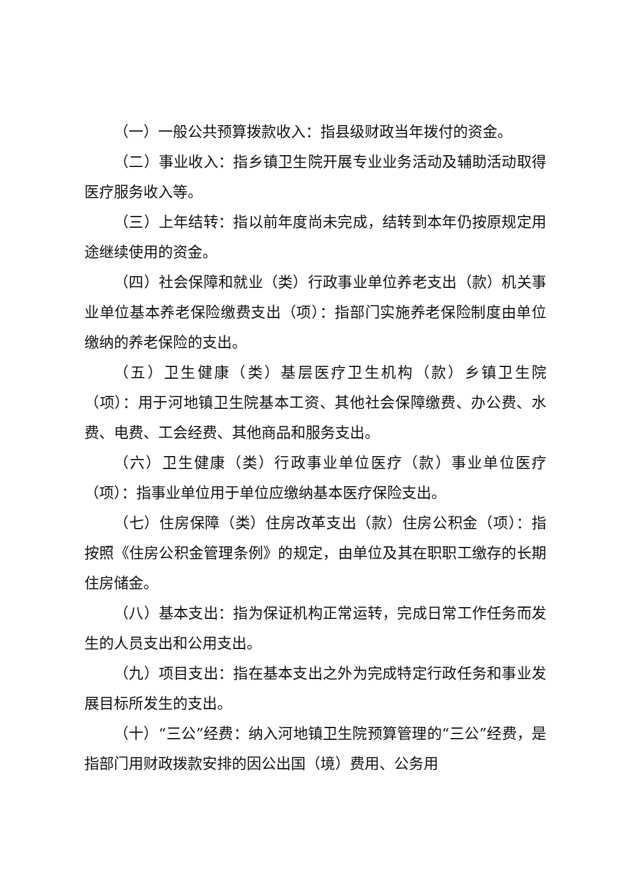（一）一般公共预算拨款收入：指县级财政当年拨付的资金。
（二）事业收入：指乡镇卫生院开展专业业务活动及辅助活动取得医疗服务收入等。
（三）上年结转：指以前年度尚未完成，结转到本年仍按原规定用途继续使用的资金。
（四）社会保障和就业（类）行政事业单位养老支出（款）机关事业单位基本养老保险缴费支出（项）：指部门实施养老保险制度由单位缴纳的养老保险的支出。
（五）卫生健康（类）基层医疗卫生机构（款）乡镇卫生院（项）：用于河地镇卫生院基本工资、其他社会保障缴费、办公费、水费、电费、工会经费、其他商品和服务支出。
（六）卫生健康（类）行政事业单位医疗（款）事业单位医疗（项）：指事业单位用于单位应缴纳基本医疗保险支出。
（七）住房保障（类）住房改革支出（款）住房公积金（项）：指按照《住房公积金管理条例》的规定，由单位及其在职职工缴存的长期住房储金。
（八）基本支出：指为保证机构正常运转，完成日常工作任务而发生的人员支出和公用支出。
（九）项目支出：指在基本支出之外为完成特定行政任务和事业发展目标所发生的支出。
（十）“三公”经费：纳入河地镇卫生院预算管理的“三公”经费，是指部门用财政拨款安排的因公出国（境）费用、公务用